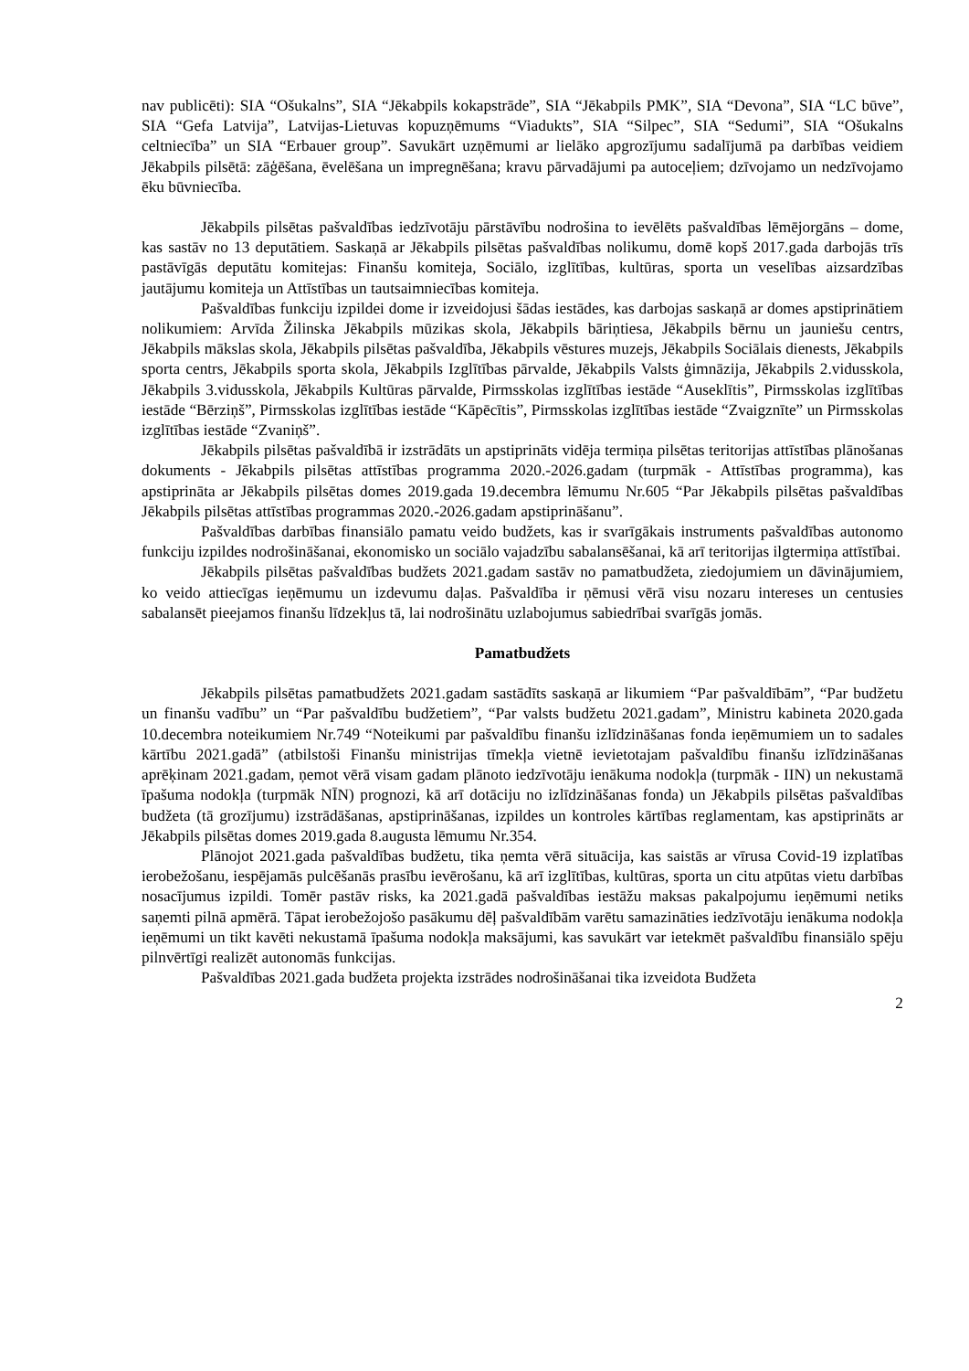nav publicēti): SIA “Ošukalns”, SIA “Jēkabpils kokapstrāde”, SIA “Jēkabpils PMK”, SIA “Devona”, SIA “LC būve”, SIA “Gefa Latvija”, Latvijas-Lietuvas kopuzņēmums “Viadukts”, SIA “Silpec”, SIA “Sedumi”, SIA “Ošukalns celtniecība” un SIA “Erbauer group”. Savukārt uzņēmumi ar lielāko apgrozījumu sadalījumā pa darbības veidiem Jēkabpils pilsētā: zāģēšana, ēvelēšana un impregnēšana; kravu pārvadājumi pa autoceļiem; dzīvojamo un nedzīvojamo ēku būvniecība.
Jēkabpils pilsētas pašvaldības iedzīvotāju pārstāvību nodrošina to ievēlēts pašvaldības lēmējorgāns – dome, kas sastāv no 13 deputātiem. Saskaņā ar Jēkabpils pilsētas pašvaldības nolikumu, domē kopš 2017.gada darbojās trīs pastāvīgās deputātu komitejas: Finanšu komiteja, Sociālo, izglītības, kultūras, sporta un veselības aizsardzības jautājumu komiteja un Attīstības un tautsaimniecības komiteja.
Pašvaldības funkciju izpildei dome ir izveidojusi šādas iestādes, kas darbojas saskaņā ar domes apstiprinātiem nolikumiem: Arvīda Žilinska Jēkabpils mūzikas skola, Jēkabpils bāriņtiesa, Jēkabpils bērnu un jauniešu centrs, Jēkabpils mākslas skola, Jēkabpils pilsētas pašvaldība, Jēkabpils vēstures muzejs, Jēkabpils Sociālais dienests, Jēkabpils sporta centrs, Jēkabpils sporta skola, Jēkabpils Izglītības pārvalde, Jēkabpils Valsts ģimnāzija, Jēkabpils 2.vidusskola, Jēkabpils 3.vidusskola, Jēkabpils Kultūras pārvalde, Pirmsskolas izglītības iestāde “Auseklītis”, Pirmsskolas izglītības iestāde “Bērziņš”, Pirmsskolas izglītības iestāde “Kāpēcītis”, Pirmsskolas izglītības iestāde “Zvaigznīte” un Pirmsskolas izglītības iestāde “Zvaniņš”.
Jēkabpils pilsētas pašvaldībā ir izstrādāts un apstiprināts vidēja termiņa pilsētas teritorijas attīstības plānošanas dokuments - Jēkabpils pilsētas attīstības programma 2020.-2026.gadam (turpmāk - Attīstības programma), kas apstiprināta ar Jēkabpils pilsētas domes 2019.gada 19.decembra lēmumu Nr.605 “Par Jēkabpils pilsētas pašvaldības Jēkabpils pilsētas attīstības programmas 2020.-2026.gadam apstiprināšanu”.
Pašvaldības darbības finansiālo pamatu veido budžets, kas ir svarīgākais instruments pašvaldības autonomo funkciju izpildes nodrošināšanai, ekonomisko un sociālo vajadzību sabalansēšanai, kā arī teritorijas ilgtermiņa attīstībai.
Jēkabpils pilsētas pašvaldības budžets 2021.gadam sastāv no pamatbudžeta, ziedojumiem un dāvinājumiem, ko veido attiecīgas ieņēmumu un izdevumu daļas. Pašvaldība ir ņēmusi vērā visu nozaru intereses un centusies sabalansēt pieejamos finanšu līdzekļus tā, lai nodrošinātu uzlabojumus sabiedrībai svarīgās jomās.
Pamatbudžets
Jēkabpils pilsētas pamatbudžets 2021.gadam sastādīts saskaņā ar likumiem “Par pašvaldībām”, “Par budžetu un finanšu vadību” un “Par pašvaldību budžetiem”, “Par valsts budžetu 2021.gadam”, Ministru kabineta 2020.gada 10.decembra noteikumiem Nr.749 “Noteikumi par pašvaldību finanšu izlīdzināšanas fonda ieņēmumiem un to sadales kārtību 2021.gadā” (atbilstoši Finanšu ministrijas tīmekļa vietnē ievietotajam pašvaldību finanšu izlīdzināšanas aprēķinam 2021.gadam, ņemot vērā visam gadam plānoto iedzīvotāju ienākuma nodokļa (turpmāk - IIN) un nekustamā īpašuma nodokļa (turpmāk NĪN) prognozi, kā arī dotāciju no izlīdzināšanas fonda) un Jēkabpils pilsētas pašvaldības budžeta (tā grozījumu) izstrādāšanas, apstiprināšanas, izpildes un kontroles kārtības reglamentam, kas apstiprināts ar Jēkabpils pilsētas domes 2019.gada 8.augusta lēmumu Nr.354.
Plānojot 2021.gada pašvaldības budžetu, tika ņemta vērā situācija, kas saistās ar vīrusa Covid-19 izplatības ierobežošanu, iespējamās pulcēšanās prasību ievērošanu, kā arī izglītības, kultūras, sporta un citu atpūtas vietu darbības nosacījumus izpildi. Tomēr pastāv risks, ka 2021.gadā pašvaldības iestāžu maksas pakalpojumu ieņēmumi netiks saņemti pilnā apmērā. Tāpat ierobežojošo pasākumu dēļ pašvaldībām varētu samazināties iedzīvotāju ienākuma nodokļa ieņēmumi un tikt kavēti nekustamā īpašuma nodokļa maksājumi, kas savukārt var ietekmēt pašvaldību finansiālo spēju pilnvērtīgi realizēt autonomās funkcijas.
Pašvaldības 2021.gada budžeta projekta izstrādes nodrošināšanai tika izveidota Budžeta
2